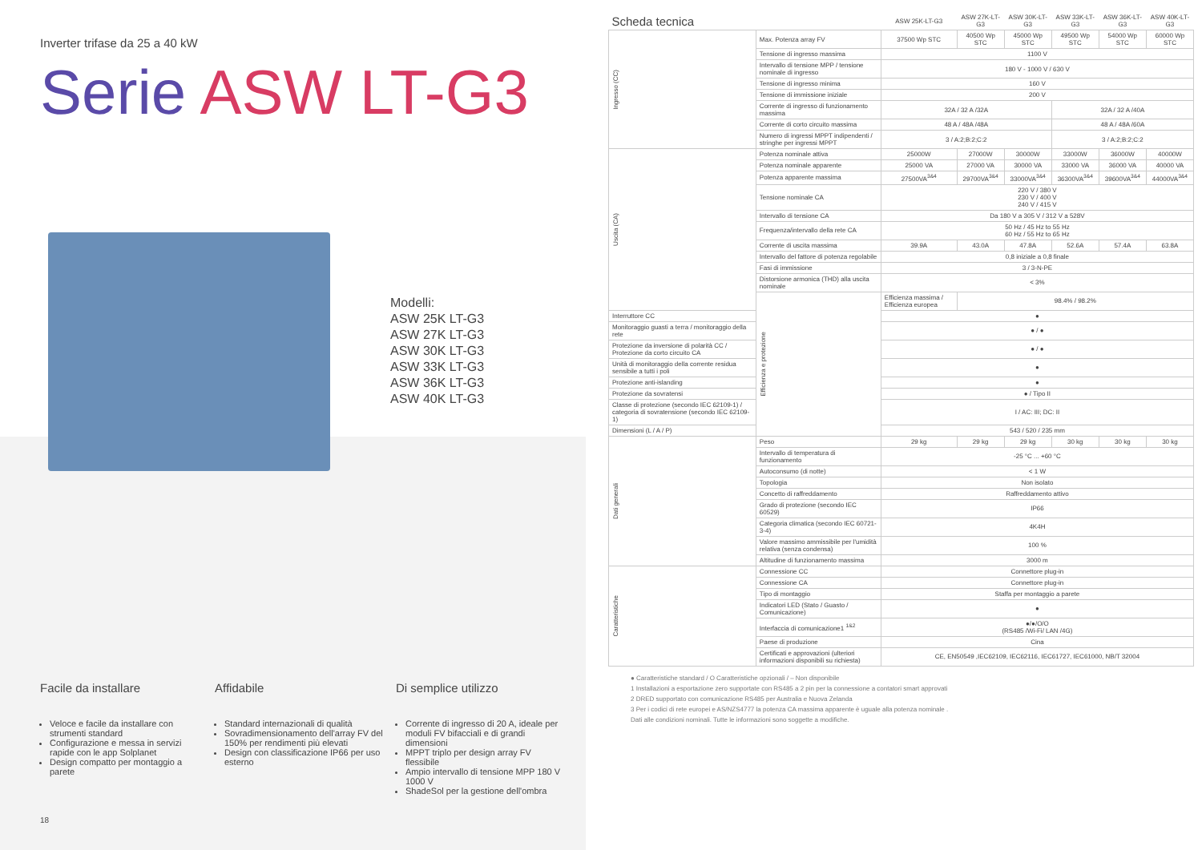Inverter trifase da 25 a 40 kW
Serie ASW LT-G3
Modelli:
ASW 25K LT-G3
ASW 27K LT-G3
ASW 30K LT-G3
ASW 33K LT-G3
ASW 36K LT-G3
ASW 40K LT-G3
Facile da installare
Veloce e facile da installare con strumenti standard
Configurazione e messa in servizi rapide con le app Solplanet
Design compatto per montaggio a parete
Affidabile
Standard internazionali di qualità
Sovradimensionamento dell'array FV del 150% per rendimenti più elevati
Design con classificazione IP66 per uso esterno
Di semplice utilizzo
Corrente di ingresso di 20 A, ideale per moduli FV bifacciali e di grandi dimensioni
MPPT triplo per design array FV flessibile
Ampio intervallo di tensione MPP 180 V 1000 V
ShadeSol per la gestione dell'ombra
18
| Scheda tecnica | | ASW 25K-LT-G3 | ASW 27K-LT-G3 | ASW 30K-LT-G3 | ASW 33K-LT-G3 | ASW 36K-LT-G3 | ASW 40K-LT-G3 |
| --- | --- | --- | --- | --- | --- | --- | --- |
| Ingresso (CC) | Max. Potenza array FV | 37500 Wp STC | 40500 Wp STC | 45000 Wp STC | 49500 Wp STC | 54000 Wp STC | 60000 Wp STC |
| | Tensione di ingresso massima | 1100 V | | | | | |
| | Intervallo di tensione MPP / tensione nominale di ingresso | 180 V - 1000 V / 630 V | | | | | |
| | Tensione di ingresso minima | 160 V | | | | | |
| | Tensione di immissione iniziale | 200 V | | | | | |
| | Corrente di ingresso di funzionamento massima | 32A / 32 A /32A | | | 32A / 32 A /40A | | |
| | Corrente di corto circuito massima | 48 A / 48A /48A | | | 48 A / 48A /60A | | |
| | Numero di ingressi MPPT indipendenti / stringhe per ingressi MPPT | 3 / A:2;B:2;C:2 | | | 3 / A:2;B:2;C:2 | | |
| Uscita (CA) | Potenza nominale attiva | 25000W | 27000W | 30000W | 33000W | 36000W | 40000W |
| | Potenza nominale apparente | 25000 VA | 27000 VA | 30000 VA | 33000 VA | 36000 VA | 40000 VA |
| | Potenza apparente massima | 27500VA<sup>3&4</sup> | 29700VA<sup>3&4</sup> | 33000VA<sup>3&4</sup> | 36300VA<sup>3&4</sup> | 39600VA<sup>3&4</sup> | 44000VA<sup>3&4</sup> |
| | Tensione nominale CA | 220 V / 380 V 230 V / 400 V 240 V / 415 V | | | | | |
| | Intervallo di tensione CA | Da 180 V a 305 V / 312 V a 528V | | | | | |
| | Frequenza/intervallo della rete CA | 50 Hz / 45 Hz to 55 Hz 60 Hz / 55 Hz to 65 Hz | | | | | |
| | Corrente di uscita massima | 39.9A | 43.0A | 47.8A | 52.6A | 57.4A | 63.8A |
| | Intervallo del fattore di potenza regolabile | 0,8 iniziale a 0,8 finale | | | | | |
| | Fasi di immissione | 3 / 3-N-PE | | | | | |
| | Distorsione armonica (THD) alla uscita nominale | < 3% | | | | | |
| | Efficienza e protezione | Efficienza massima / Efficienza europea | 98.4% / 98.2% | | | | |
| Interruttore CC | | ● | | | | | |
| Monitoraggio guasti a terra / monitoraggio della rete | | ● / ● | | | | | |
| Protezione da inversione di polarità CC / Protezione da corto circuito CA | | ● / ● | | | | | |
| Unità di monitoraggio della corrente residua sensibile a tutti i poli | | ● | | | | | |
| Protezione anti-islanding | | ● | | | | | |
| Protezione da sovratensi | | ● / Tipo II | | | | | |
| Classe di protezione (secondo IEC 62109-1) / categoria di sovratensione (secondo IEC 62109-1) | | I / AC: III; DC: II | | | | | |
| Dimensioni (L / A / P) | | 543 / 520 / 235 mm | | | | | |
| Dati generali | Peso | 29 kg | 29 kg | 29 kg | 30 kg | 30 kg | 30 kg |
| | Intervallo di temperatura di funzionamento | -25 °C ... +60 °C | | | | | |
| | Autoconsumo (di notte) | < 1 W | | | | | |
| | Topologia | Non isolato | | | | | |
| | Concetto di raffreddamento | Raffreddamento attivo | | | | | |
| | Grado di protezione (secondo IEC 60529) | IP66 | | | | | |
| | Categoria climatica (secondo IEC 60721-3-4) | 4K4H | | | | | |
| | Valore massimo ammissibile per l'umidità relativa (senza condensa) | 100 % | | | | | |
| | Altitudine di funzionamento massima | 3000 m | | | | | |
| Caratteristiche | Connessione CC | Connettore plug-in | | | | | |
| | Connessione CA | Connettore plug-in | | | | | |
| | Tipo di montaggio | Staffa per montaggio a parete | | | | | |
| | Indicatori LED (Stato / Guasto / Comunicazione) | ● | | | | | |
| | Interfaccia di comunicazione1 <sup>1&2</sup> | ●/●/O/O (RS485 /Wi-Fi/ LAN /4G) | | | | | |
| | Paese di produzione | Cina | | | | | |
| | Certificati e approvazioni (ulteriori informazioni disponibili su richiesta) | CE, EN50549 ,IEC62109, IEC62116, IEC61727, IEC61000, NB/T 32004 | | | | | |
● Caratteristiche standard / O Caratteristiche opzionali / – Non disponibile
1 Installazioni a esportazione zero supportate con RS485 a 2 pin per la connessione a contatori smart approvati
2 DRED supportato con comunicazione RS485 per Australia e Nuova Zelanda
3 Per i codici di rete europei e AS/NZS4777 la potenza CA massima apparente è uguale alla potenza nominale .
Dati alle condizioni nominali. Tutte le informazioni sono soggette a modifiche.